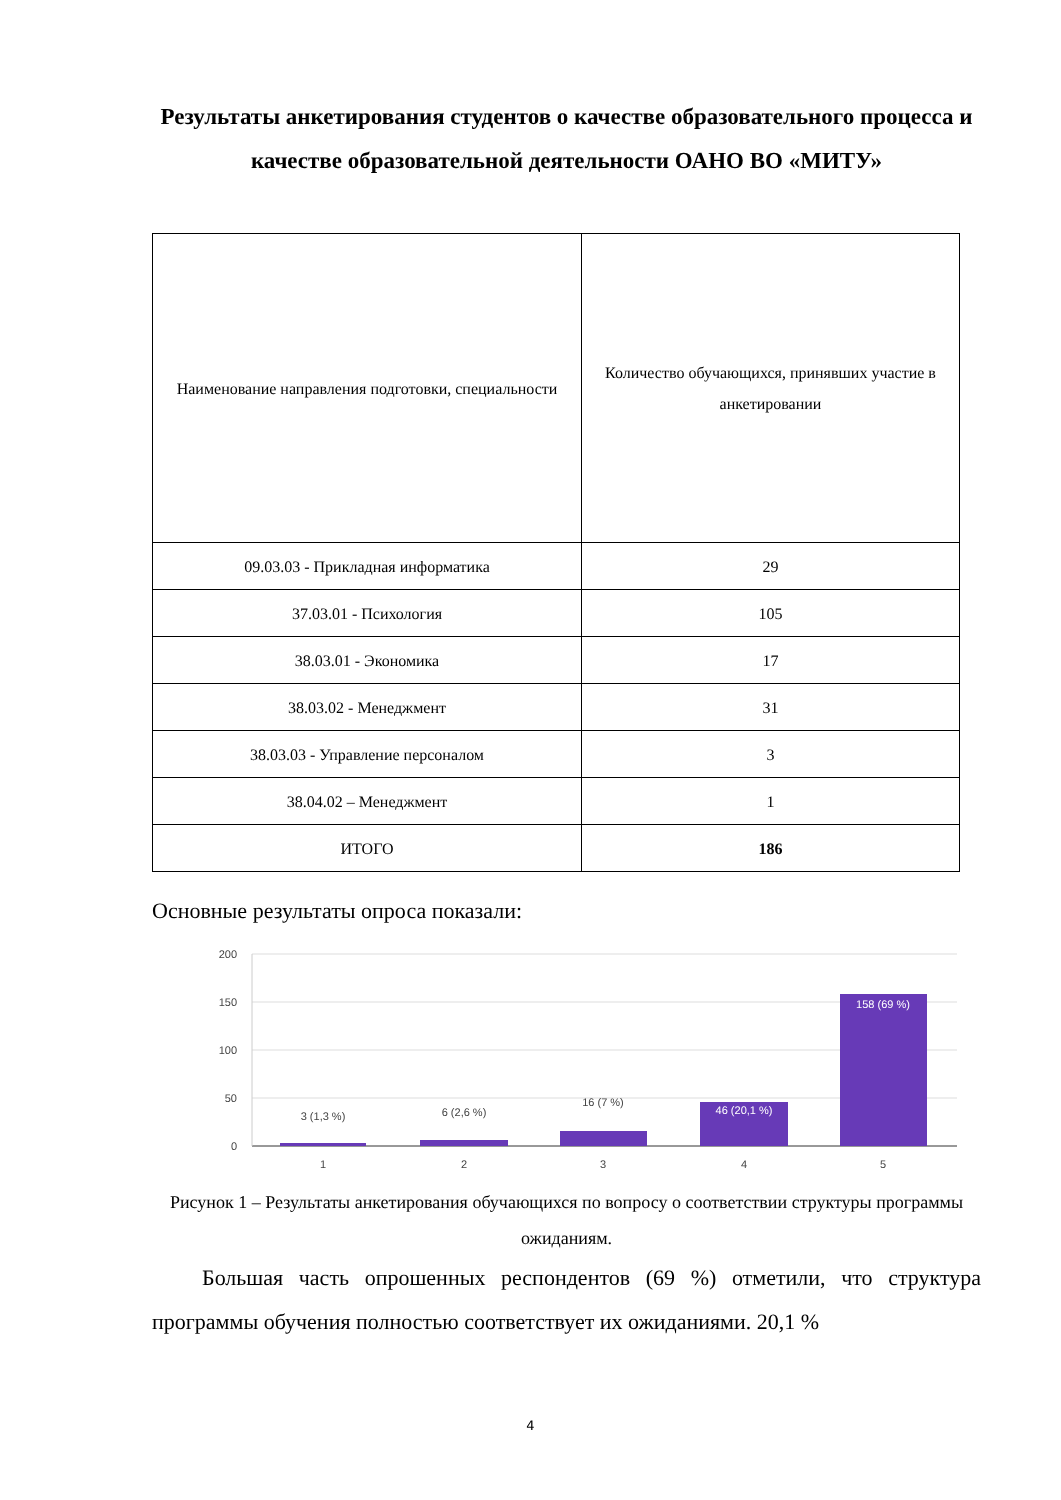Результаты анкетирования студентов о качестве образовательного процесса и качестве образовательной деятельности ОАНО ВО «МИТУ»
| Наименование направления подготовки, специальности | Количество обучающихся, принявших участие в анкетировании |
| --- | --- |
| 09.03.03 - Прикладная информатика | 29 |
| 37.03.01 - Психология | 105 |
| 38.03.01 - Экономика | 17 |
| 38.03.02 - Менеджмент | 31 |
| 38.03.03 - Управление персоналом | 3 |
| 38.04.02 – Менеджмент | 1 |
| ИТОГО | 186 |
Основные результаты опроса показали:
200
150
100
50
0
3 (1,3 %)
6 (2,6 %)
16 (7 %)
46 (20,1 %)
158 (69 %)
1
2
3
4
5
Рисунок 1 – Результаты анкетирования обучающихся по вопросу о соответствии структуры программы ожиданиям.
Большая часть опрошенных респондентов (69 %) отметили, что структура программы обучения полностью соответствует их ожиданиями. 20,1 %
4